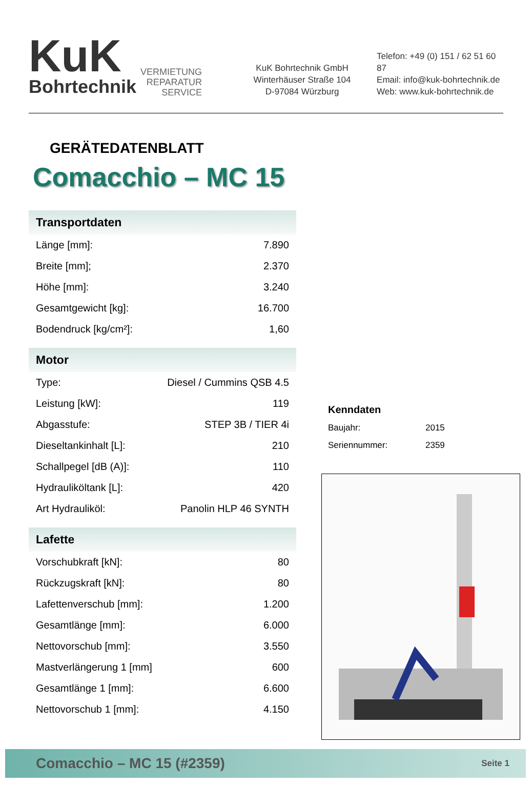KuK
Bohrtechnik
VERMIETUNG
REPARATUR
SERVICE
KuK Bohrtechnik GmbH
Winterhäuser Straße 104
D-97084 Würzburg
Telefon: +49 (0) 151 / 62 51 60 87
Email: info@kuk-bohrtechnik.de
Web: www.kuk-bohrtechnik.de
GERÄTEDATENBLATT
Comacchio – MC 15
| Transportdaten | |
| --- | --- |
| Länge [mm]: | 7.890 |
| Breite [mm]; | 2.370 |
| Höhe [mm]: | 3.240 |
| Gesamtgewicht [kg]: | 16.700 |
| Bodendruck [kg/cm²]: | 1,60 |
| Motor | |
| --- | --- |
| Type: | Diesel / Cummins QSB 4.5 |
| Leistung [kW]: | 119 |
| Abgasstufe: | STEP 3B / TIER 4i |
| Dieseltankinhalt [L]: | 210 |
| Schallpegel [dB (A)]: | 110 |
| Hydrauliköltank [L]: | 420 |
| Art Hydrauliköl: | Panolin HLP 46 SYNTH |
| Lafette | |
| --- | --- |
| Vorschubkraft [kN]: | 80 |
| Rückzugskraft [kN]: | 80 |
| Lafettenverschub [mm]: | 1.200 |
| Gesamtlänge [mm]: | 6.000 |
| Nettovorschub [mm]: | 3.550 |
| Mastverlängerung 1 [mm] | 600 |
| Gesamtlänge 1 [mm]: | 6.600 |
| Nettovorschub 1 [mm]: | 4.150 |
Kenndaten
Baujahr: 2015
Seriennummer: 2359
Comacchio – MC 15 (#2359) Seite 1